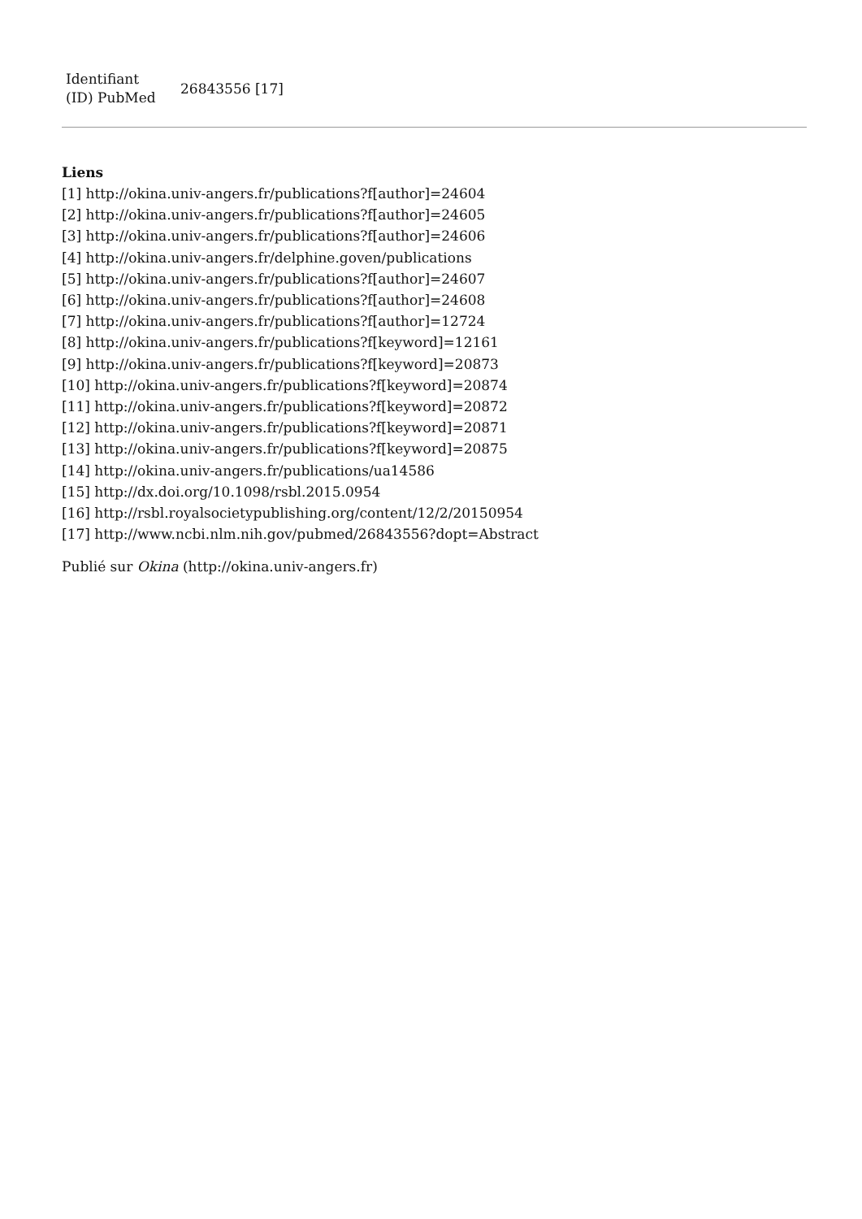| Identifiant (ID) PubMed | 26843556 [17] |
Liens
[1] http://okina.univ-angers.fr/publications?f[author]=24604
[2] http://okina.univ-angers.fr/publications?f[author]=24605
[3] http://okina.univ-angers.fr/publications?f[author]=24606
[4] http://okina.univ-angers.fr/delphine.goven/publications
[5] http://okina.univ-angers.fr/publications?f[author]=24607
[6] http://okina.univ-angers.fr/publications?f[author]=24608
[7] http://okina.univ-angers.fr/publications?f[author]=12724
[8] http://okina.univ-angers.fr/publications?f[keyword]=12161
[9] http://okina.univ-angers.fr/publications?f[keyword]=20873
[10] http://okina.univ-angers.fr/publications?f[keyword]=20874
[11] http://okina.univ-angers.fr/publications?f[keyword]=20872
[12] http://okina.univ-angers.fr/publications?f[keyword]=20871
[13] http://okina.univ-angers.fr/publications?f[keyword]=20875
[14] http://okina.univ-angers.fr/publications/ua14586
[15] http://dx.doi.org/10.1098/rsbl.2015.0954
[16] http://rsbl.royalsocietypublishing.org/content/12/2/20150954
[17] http://www.ncbi.nlm.nih.gov/pubmed/26843556?dopt=Abstract
Publié sur Okina (http://okina.univ-angers.fr)